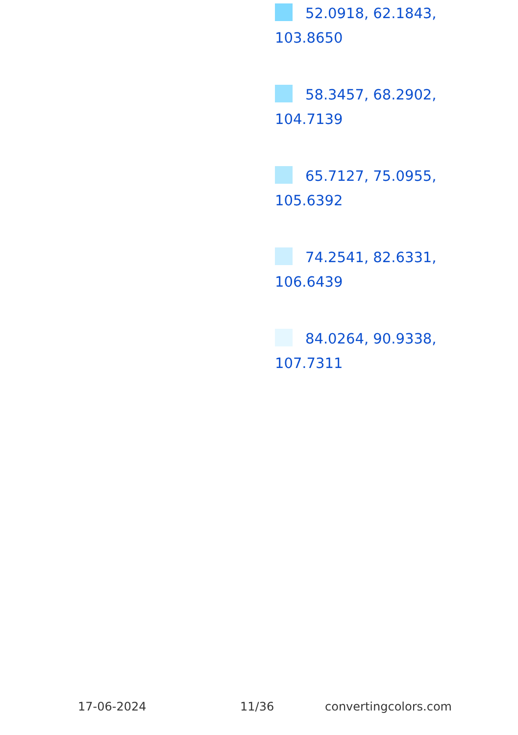52.0918, 62.1843, 103.8650
58.3457, 68.2902, 104.7139
65.7127, 75.0955, 105.6392
74.2541, 82.6331, 106.6439
84.0264, 90.9338, 107.7311
17-06-2024 11/36 convertingcolors.com